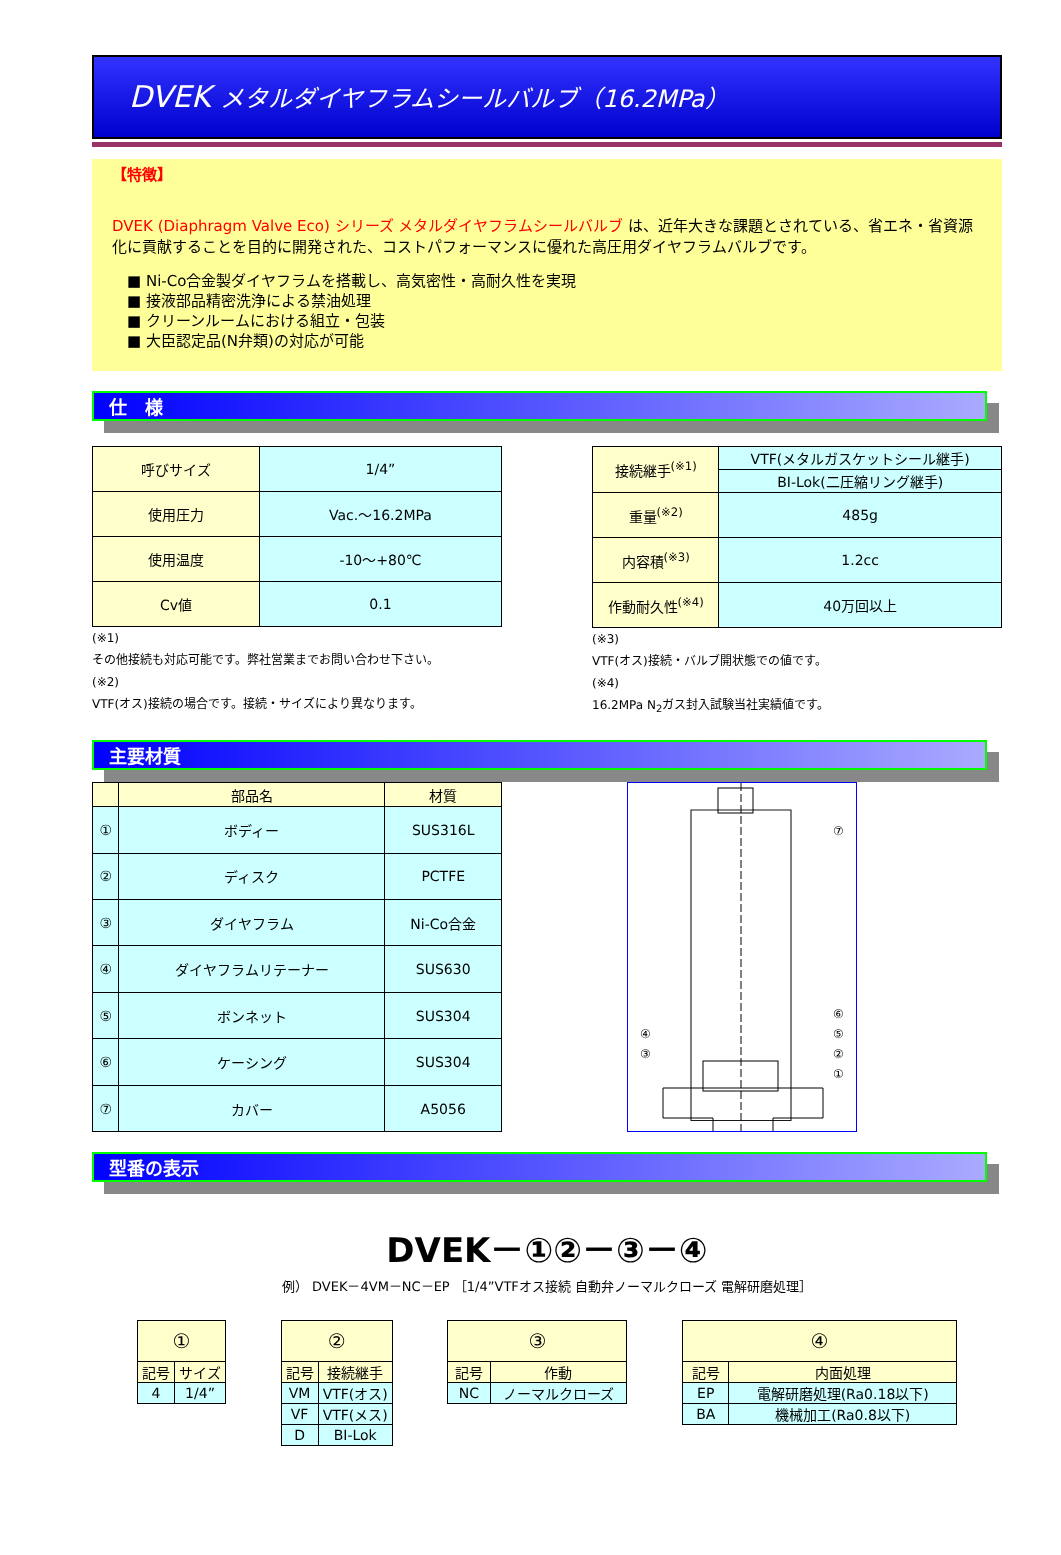DVEK メタルダイヤフラムシールバルブ（16.2MPa）
【特徴】
DVEK (Diaphragm Valve Eco) シリーズ メタルダイヤフラムシールバルブ は、近年大きな課題とされている、省エネ・省資源化に貢献することを目的に開発された、コストパフォーマンスに優れた高圧用ダイヤフラムバルブです。
■ Ni-Co合金製ダイヤフラムを搭載し、高気密性・高耐久性を実現
■ 接液部品精密洗浄による禁油処理
■ クリーンルームにおける組立・包装
■ 大臣認定品(N弁類)の対応が可能
仕　様
| 呼びサイズ | 1/4” |
| 使用圧力 | Vac.～16.2MPa |
| 使用温度 | -10～+80℃ |
| Cv値 | 0.1 |
(※1)
その他接続も対応可能です。弊社営業までお問い合わせ下さい。
(※2)
VTF(オス)接続の場合です。接続・サイズにより異なります。
| 接続継手<sup>(※1)</sup> | VTF(メタルガスケットシール継手) |
| | BI-Lok(二圧縮リング継手) |
| 重量<sup>(※2)</sup> | 485g |
| 内容積<sup>(※3)</sup> | 1.2cc |
| 作動耐久性<sup>(※4)</sup> | 40万回以上 |
(※3)
VTF(オス)接続・バルブ開状態での値です。
(※4)
16.2MPa N<sub>2</sub>ガス封入試験当社実績値です。
主要材質
| | 部品名 | 材質 |
| --- | --- | --- |
| ① | ボディー | SUS316L |
| ② | ディスク | PCTFE |
| ③ | ダイヤフラム | Ni-Co合金 |
| ④ | ダイヤフラムリテーナー | SUS630 |
| ⑤ | ボンネット | SUS304 |
| ⑥ | ケーシング | SUS304 |
| ⑦ | カバー | A5056 |
⑦
⑥
⑤
②
①
④
③
型番の表示
DVEK－①②－③－④
例） DVEK－4VM－NC－EP ［1/4”VTFオス接続 自動弁ノーマルクローズ 電解研磨処理］
| ① | |
| --- | --- |
| 記号 | サイズ |
| 4 | 1/4” |
| ② | |
| --- | --- |
| 記号 | 接続継手 |
| VM | VTF(オス) |
| VF | VTF(メス) |
| D | BI-Lok |
| ③ | |
| --- | --- |
| 記号 | 作動 |
| NC | ノーマルクローズ |
| ④ | |
| --- | --- |
| 記号 | 内面処理 |
| EP | 電解研磨処理(Ra0.18以下) |
| BA | 機械加工(Ra0.8以下) |